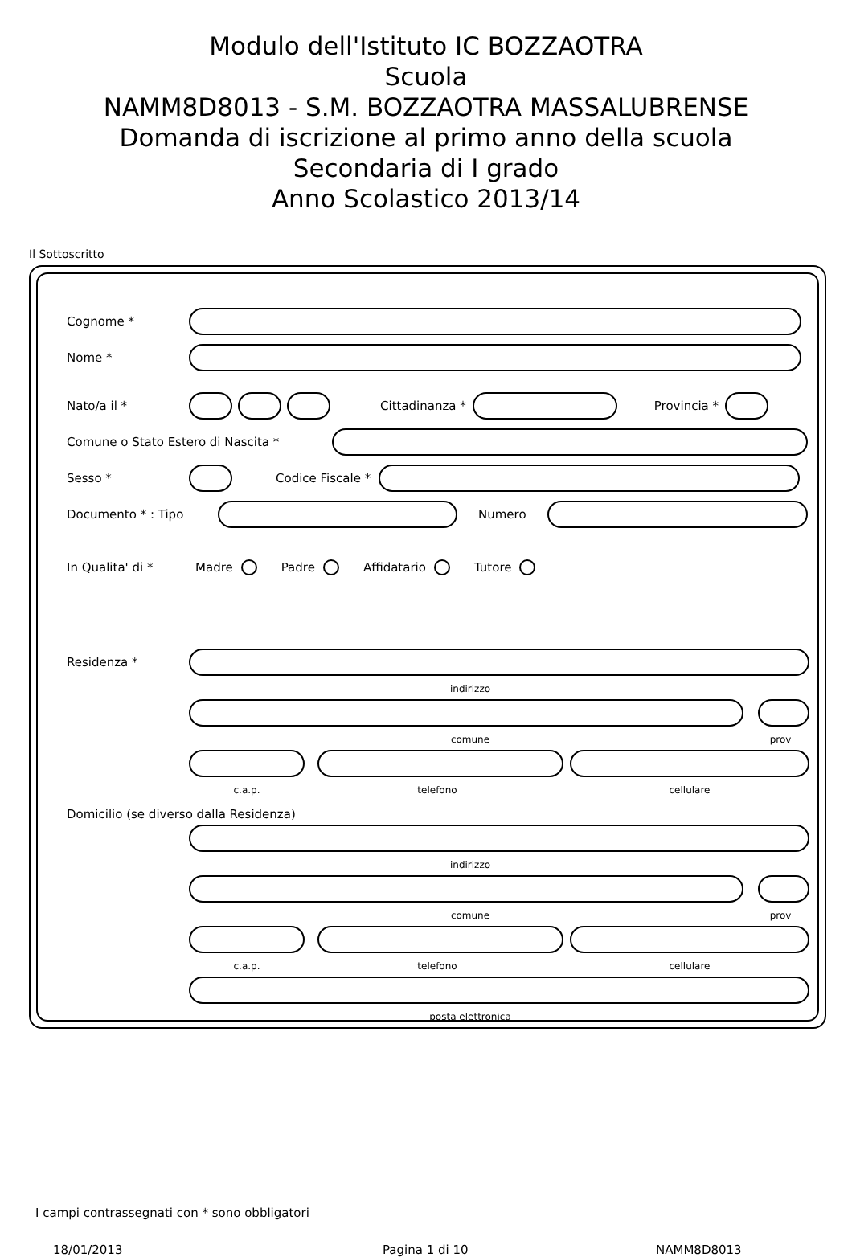Modulo dell'Istituto IC BOZZAOTRA
Scuola
NAMM8D8013 - S.M. BOZZAOTRA MASSALUBRENSE
Domanda di iscrizione al primo anno della scuola
Secondaria di I grado
Anno Scolastico 2013/14
Il Sottoscritto
Cognome *
Nome *
Nato/a il * Cittadinanza * Provincia *
Comune o Stato Estero di Nascita *
Sesso * Codice Fiscale *
Documento * : Tipo Numero
In Qualita' di * Madre Padre Affidatario Tutore
Residenza *
indirizzo
comune prov
c.a.p. telefono cellulare
Domicilio (se diverso dalla Residenza)
indirizzo
comune prov
c.a.p. telefono cellulare
posta elettronica
I campi contrassegnati con * sono obbligatori
18/01/2013 Pagina 1 di 10 NAMM8D8013